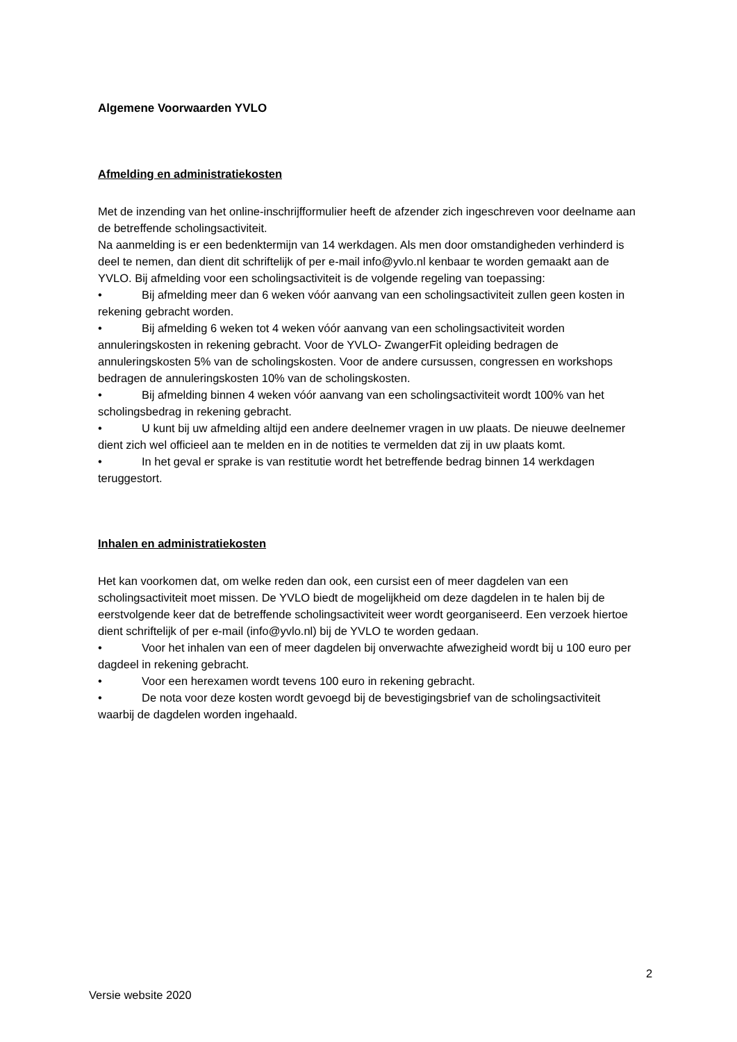Algemene Voorwaarden YVLO
Afmelding en administratiekosten
Met de inzending van het online-inschrijfformulier heeft de afzender zich ingeschreven voor deelname aan de betreffende scholingsactiviteit.
Na aanmelding is er een bedenktermijn van 14 werkdagen. Als men door omstandigheden verhinderd is deel te nemen, dan dient dit schriftelijk of per e-mail info@yvlo.nl kenbaar te worden gemaakt aan de YVLO. Bij afmelding voor een scholingsactiviteit is de volgende regeling van toepassing:
• Bij afmelding meer dan 6 weken vóór aanvang van een scholingsactiviteit zullen geen kosten in rekening gebracht worden.
• Bij afmelding 6 weken tot 4 weken vóór aanvang van een scholingsactiviteit worden annuleringskosten in rekening gebracht. Voor de YVLO- ZwangerFit opleiding bedragen de annuleringskosten 5% van de scholingskosten. Voor de andere cursussen, congressen en workshops bedragen de annuleringskosten 10% van de scholingskosten.
• Bij afmelding binnen 4 weken vóór aanvang van een scholingsactiviteit wordt 100% van het scholingsbedrag in rekening gebracht.
• U kunt bij uw afmelding altijd een andere deelnemer vragen in uw plaats. De nieuwe deelnemer dient zich wel officieel aan te melden en in de notities te vermelden dat zij in uw plaats komt.
• In het geval er sprake is van restitutie wordt het betreffende bedrag binnen 14 werkdagen teruggestort.
Inhalen en administratiekosten
Het kan voorkomen dat, om welke reden dan ook, een cursist een of meer dagdelen van een scholingsactiviteit moet missen. De YVLO biedt de mogelijkheid om deze dagdelen in te halen bij de eerstvolgende keer dat de betreffende scholingsactiviteit weer wordt georganiseerd. Een verzoek hiertoe dient schriftelijk of per e-mail (info@yvlo.nl) bij de YVLO te worden gedaan.
• Voor het inhalen van een of meer dagdelen bij onverwachte afwezigheid wordt bij u 100 euro per dagdeel in rekening gebracht.
• Voor een herexamen wordt tevens 100 euro in rekening gebracht.
• De nota voor deze kosten wordt gevoegd bij de bevestigingsbrief van de scholingsactiviteit waarbij de dagdelen worden ingehaald.
2
Versie website 2020